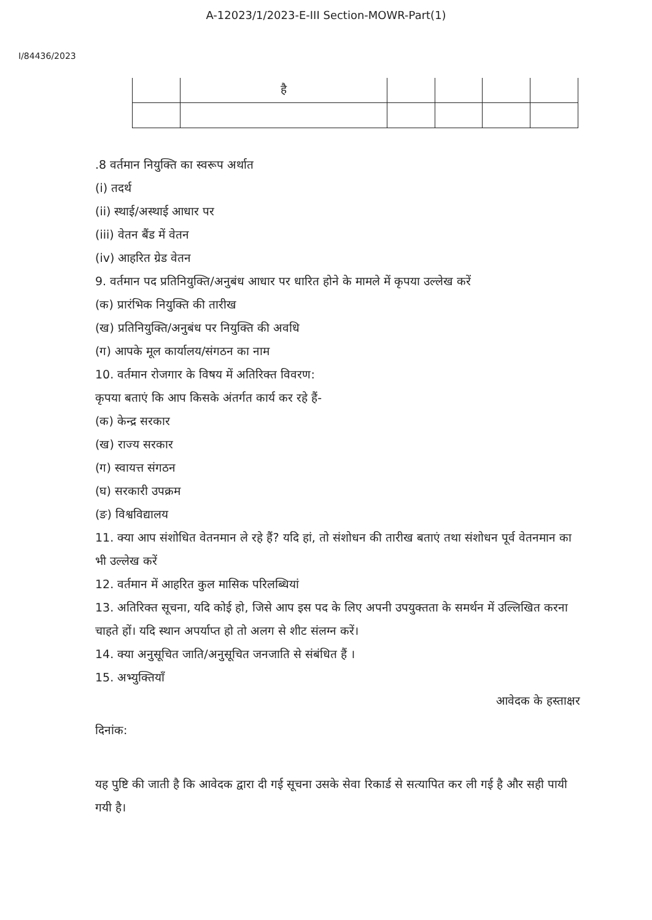A-12023/1/2023-E-III Section-MOWR-Part(1)
I/84436/2023
| | है | | | | |
.8 वर्तमान नियुक्ति का स्वरूप अर्थात
(i) तदर्थ
(ii) स्थाई/अस्थाई आधार पर
(iii) वेतन बैंड में वेतन
(iv) आहरित ग्रेड वेतन
9. वर्तमान पद प्रतिनियुक्ति/अनुबंध आधार पर धारित होने के मामले में कृपया उल्लेख करें
(क) प्रारंभिक नियुक्ति की तारीख
(ख) प्रतिनियुक्ति/अनुबंध पर नियुक्ति की अवधि
(ग) आपके मूल कार्यालय/संगठन का नाम
10. वर्तमान रोजगार के विषय में अतिरिक्त विवरण:
कृपया बताएं कि आप किसके अंतर्गत कार्य कर रहे हैं-
(क) केन्द्र सरकार
(ख) राज्य सरकार
(ग) स्वायत्त संगठन
(घ) सरकारी उपक्रम
(ङ) विश्वविद्यालय
11. क्या आप संशोधित वेतनमान ले रहे हैं? यदि हां, तो संशोधन की तारीख बताएं तथा संशोधन पूर्व वेतनमान का भी उल्लेख करें
12. वर्तमान में आहरित कुल मासिक परिलब्धियां
13. अतिरिक्त सूचना, यदि कोई हो, जिसे आप इस पद के लिए अपनी उपयुक्तता के समर्थन में उल्लिखित करना चाहते हों। यदि स्थान अपर्याप्त हो तो अलग से शीट संलग्न करें।
14. क्या अनुसूचित जाति/अनुसूचित जनजाति से संबंधित हैं ।
15. अभ्युक्तियाँ
आवेदक के हस्ताक्षर
दिनांक:
यह पुष्टि की जाती है कि आवेदक द्वारा दी गई सूचना उसके सेवा रिकार्ड से सत्यापित कर ली गई है और सही पायी गयी है।